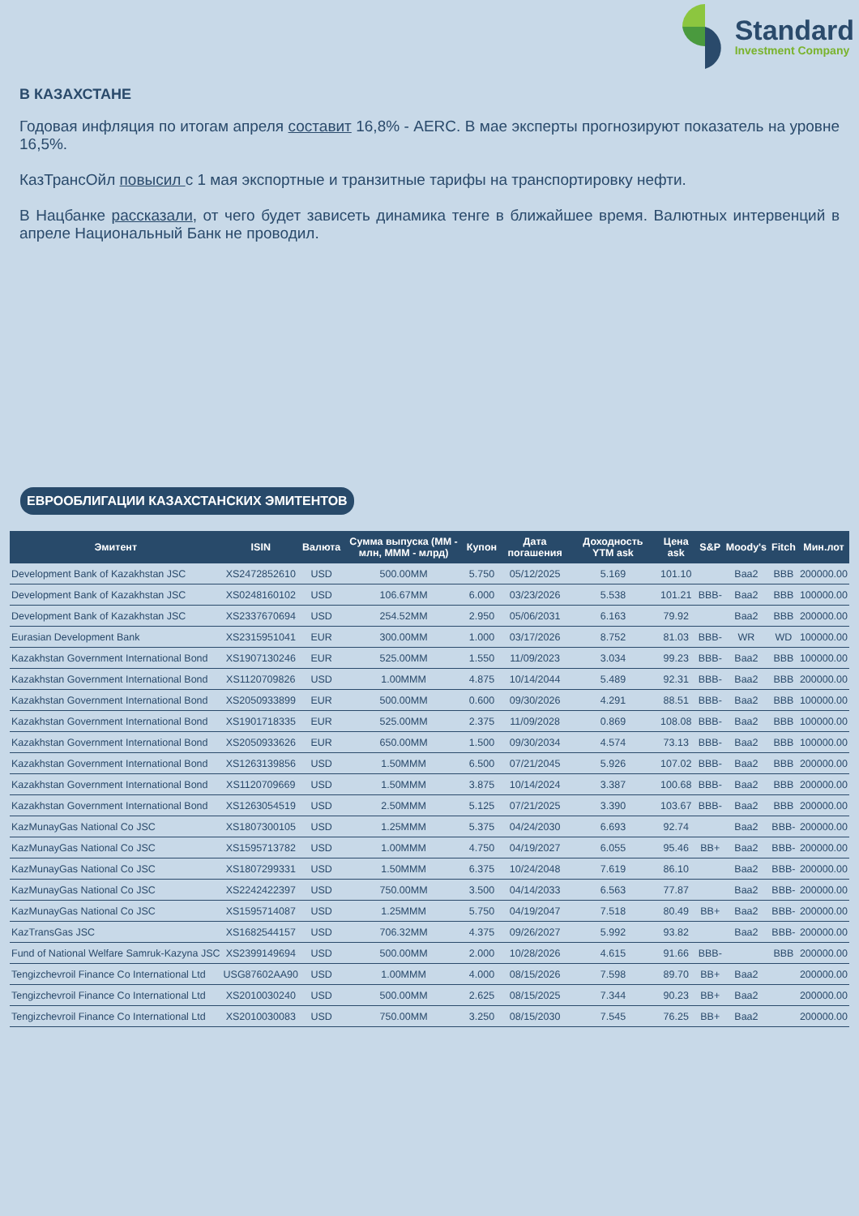Standard
Investment Company
В КАЗАХСТАНЕ
Годовая инфляция по итогам апреля составит 16,8% - AERC. В мае эксперты прогнозируют показатель на уровне 16,5%.
КазТрансОйл повысил с 1 мая экспортные и транзитные тарифы на транспортировку нефти.
В Нацбанке рассказали, от чего будет зависеть динамика тенге в ближайшее время. Валютных интервенций в апреле Национальный Банк не проводил.
ЕВРООБЛИГАЦИИ КАЗАХСТАНСКИХ ЭМИТЕНТОВ
| Эмитент | ISIN | Валюта | Сумма выпуска (ММ - млн, МММ - млрд) | Купон | Дата погашения | Доходность YTM ask | Цена ask | S&P | Moody's | Fitch | Мин.лот |
| --- | --- | --- | --- | --- | --- | --- | --- | --- | --- | --- | --- |
| Development Bank of Kazakhstan JSC | XS2472852610 | USD | 500.00MM | 5.750 | 05/12/2025 | 5.169 | 101.10 | | Baa2 | BBB | 200000.00 |
| Development Bank of Kazakhstan JSC | XS0248160102 | USD | 106.67MM | 6.000 | 03/23/2026 | 5.538 | 101.21 | BBB- | Baa2 | BBB | 100000.00 |
| Development Bank of Kazakhstan JSC | XS2337670694 | USD | 254.52MM | 2.950 | 05/06/2031 | 6.163 | 79.92 | | Baa2 | BBB | 200000.00 |
| Eurasian Development Bank | XS2315951041 | EUR | 300.00MM | 1.000 | 03/17/2026 | 8.752 | 81.03 | BBB- | WR | WD | 100000.00 |
| Kazakhstan Government International Bond | XS1907130246 | EUR | 525.00MM | 1.550 | 11/09/2023 | 3.034 | 99.23 | BBB- | Baa2 | BBB | 100000.00 |
| Kazakhstan Government International Bond | XS1120709826 | USD | 1.00MMM | 4.875 | 10/14/2044 | 5.489 | 92.31 | BBB- | Baa2 | BBB | 200000.00 |
| Kazakhstan Government International Bond | XS2050933899 | EUR | 500.00MM | 0.600 | 09/30/2026 | 4.291 | 88.51 | BBB- | Baa2 | BBB | 100000.00 |
| Kazakhstan Government International Bond | XS1901718335 | EUR | 525.00MM | 2.375 | 11/09/2028 | 0.869 | 108.08 | BBB- | Baa2 | BBB | 100000.00 |
| Kazakhstan Government International Bond | XS2050933626 | EUR | 650.00MM | 1.500 | 09/30/2034 | 4.574 | 73.13 | BBB- | Baa2 | BBB | 100000.00 |
| Kazakhstan Government International Bond | XS1263139856 | USD | 1.50MMM | 6.500 | 07/21/2045 | 5.926 | 107.02 | BBB- | Baa2 | BBB | 200000.00 |
| Kazakhstan Government International Bond | XS1120709669 | USD | 1.50MMM | 3.875 | 10/14/2024 | 3.387 | 100.68 | BBB- | Baa2 | BBB | 200000.00 |
| Kazakhstan Government International Bond | XS1263054519 | USD | 2.50MMM | 5.125 | 07/21/2025 | 3.390 | 103.67 | BBB- | Baa2 | BBB | 200000.00 |
| KazMunayGas National Co JSC | XS1807300105 | USD | 1.25MMM | 5.375 | 04/24/2030 | 6.693 | 92.74 | | Baa2 | BBB- | 200000.00 |
| KazMunayGas National Co JSC | XS1595713782 | USD | 1.00MMM | 4.750 | 04/19/2027 | 6.055 | 95.46 | BB+ | Baa2 | BBB- | 200000.00 |
| KazMunayGas National Co JSC | XS1807299331 | USD | 1.50MMM | 6.375 | 10/24/2048 | 7.619 | 86.10 | | Baa2 | BBB- | 200000.00 |
| KazMunayGas National Co JSC | XS2242422397 | USD | 750.00MM | 3.500 | 04/14/2033 | 6.563 | 77.87 | | Baa2 | BBB- | 200000.00 |
| KazMunayGas National Co JSC | XS1595714087 | USD | 1.25MMM | 5.750 | 04/19/2047 | 7.518 | 80.49 | BB+ | Baa2 | BBB- | 200000.00 |
| KazTransGas JSC | XS1682544157 | USD | 706.32MM | 4.375 | 09/26/2027 | 5.992 | 93.82 | | Baa2 | BBB- | 200000.00 |
| Fund of National Welfare Samruk-Kazyna JSC | XS2399149694 | USD | 500.00MM | 2.000 | 10/28/2026 | 4.615 | 91.66 | BBB- | | BBB | 200000.00 |
| Tengizchevroil Finance Co International Ltd | USG87602AA90 | USD | 1.00MMM | 4.000 | 08/15/2026 | 7.598 | 89.70 | BB+ | Baa2 | | 200000.00 |
| Tengizchevroil Finance Co International Ltd | XS2010030240 | USD | 500.00MM | 2.625 | 08/15/2025 | 7.344 | 90.23 | BB+ | Baa2 | | 200000.00 |
| Tengizchevroil Finance Co International Ltd | XS2010030083 | USD | 750.00MM | 3.250 | 08/15/2030 | 7.545 | 76.25 | BB+ | Baa2 | | 200000.00 |